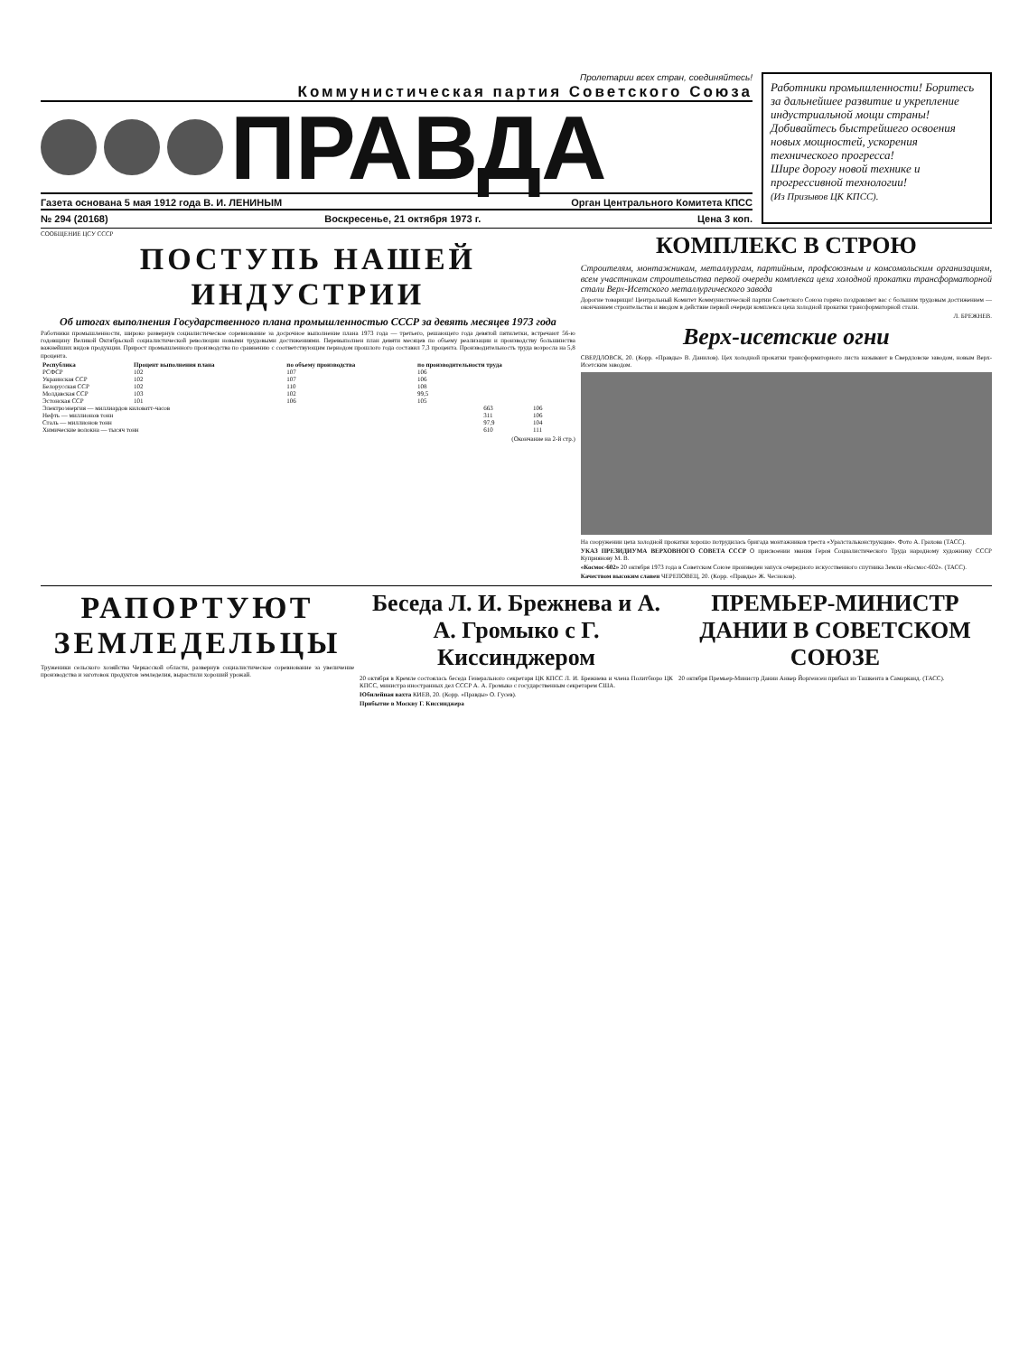Пролетарии всех стран, соединяйтесь!
Коммунистическая партия Советского Союза
ПРАВДА
Газета основана 5 мая 1912 года В. И. ЛЕНИНЫМ Орган Центрального Комитета КПСС
№ 294 (20168) Воскресенье, 21 октября 1973 г. Цена 3 коп.
Работники промышленности! Боритесь за дальнейшее развитие и укрепление индустриальной мощи страны! Добивайтесь быстрейшего освоения новых мощностей, ускорения технического прогресса!
Шире дорогу новой технике и прогрессивной технологии!
(Из Призывов ЦК КПСС).
СООБЩЕНИЕ ЦСУ СССР
ПОСТУПЬ НАШЕЙ ИНДУСТРИИ
Об итогах выполнения Государственного плана промышленностью СССР за девять месяцев 1973 года
Работники промышленности, широко развернув социалистическое соревнование за досрочное выполнение плана 1973 года — третьего, решающего года девятой пятилетки, встречают 56-ю годовщину Великой Октябрьской социалистической революции новыми трудовыми достижениями. Перевыполнен план девяти месяцев по объему реализации и производству большинства важнейших видов продукции. Прирост промышленного производства по сравнению с соответствующим периодом прошлого года составил 7,3 процента. Производительность труда возросла на 5,8 процента.
| Республика | Процент выполнения плана | по объему производства | по производительности труда |
| --- | --- | --- | --- |
| РСФСР | 102 | 107 | 106 |
| Украинская ССР | 102 | 107 | 106 |
| Белорусская ССР | 102 | 110 | 108 |
| Молдавская ССР | 103 | 102 | 99,5 |
| Эстонская ССР | 101 | 106 | 105 |
| Электроэнергия — миллиардов киловатт-часов | 663 | 106 |
| Нефть — миллионов тонн | 311 | 106 |
| Сталь — миллионов тонн | 97,9 | 104 |
| Химические волокна — тысяч тонн | 610 | 111 |
(Окончание на 2-й стр.)
КОМПЛЕКС В СТРОЮ
Строителям, монтажникам, металлургам, партийным, профсоюзным и комсомольским организациям, всем участникам строительства первой очереди комплекса цеха холодной прокатки трансформаторной стали Верх-Исетского металлургического завода
Дорогие товарищи! Центральный Комитет Коммунистической партии Советского Союза горячо поздравляет вас с большим трудовым достижением — окончанием строительства и вводом в действие первой очереди комплекса цеха холодной прокатки трансформаторной стали.
Л. БРЕЖНЕВ.
Верх-исетские огни
СВЕРДЛОВСК, 20. (Корр. «Правды» В. Данилов). Цех холодной прокатки трансформаторного листа называют в Свердловске заводом, новым Верх-Исетским заводом.
На сооружении цеха холодной прокатки хорошо потрудилась бригада монтажников треста «Уралстальконструкция». Фото А. Грахова (ТАСС).
УКАЗ ПРЕЗИДИУМА ВЕРХОВНОГО СОВЕТА СССР О присвоении звания Героя Социалистического Труда народному художнику СССР Куприянову М. В.
«Космос-602» 20 октября 1973 года в Советском Союзе произведен запуск очередного искусственного спутника Земли «Космос-602». (ТАСС).
Качеством высоким славен ЧЕРЕПОВЕЦ, 20. (Корр. «Правды» Ж. Чесноков).
РАПОРТУЮТ ЗЕМЛЕДЕЛЬЦЫ
Труженики сельского хозяйства Черкасской области, развернув социалистическое соревнование за увеличение производства и заготовок продуктов земледелия, вырастили хороший урожай.
Беседа Л. И. Брежнева и А. А. Громыко с Г. Киссинджером
20 октября в Кремле состоялась беседа Генерального секретаря ЦК КПСС Л. И. Брежнева и члена Политбюро ЦК КПСС, министра иностранных дел СССР А. А. Громыко с государственным секретарем США.
Юбилейная вахта КИЕВ, 20. (Корр. «Правды» О. Гусев).
Прибытие в Москву Г. Киссинджера
ПРЕМЬЕР-МИНИСТР ДАНИИ В СОВЕТСКОМ СОЮЗЕ
20 октября Премьер-Министр Дании Анкер Йоргенсен прибыл из Ташкента в Самарканд. (ТАСС).